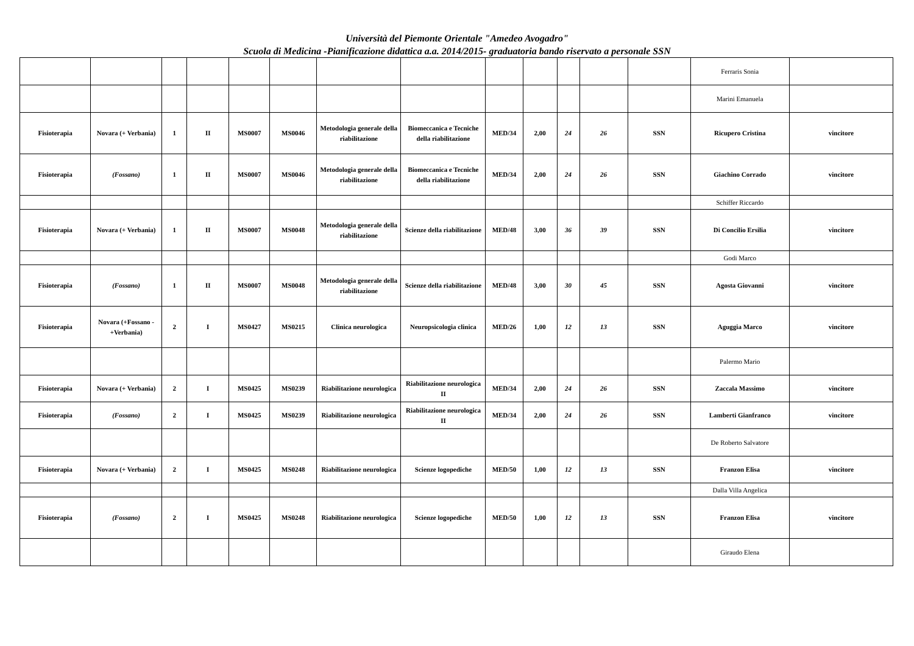Università del Piemonte Orientale "Amedeo Avogadro"
Scuola di Medicina -Pianificazione didattica a.a. 2014/2015- graduatoria bando riservato a personale SSN
| | | | | | | | | | | | | | Ferraris Sonia | |
| | | | | | | | | | | | | | Marini Emanuela | |
| Fisioterapia | Novara (+ Verbania) | 1 | II | MS0007 | MS0046 | Metodologia generale della riabilitazione | Biomeccanica e Tecniche della riabilitazione | MED/34 | 2,00 | 24 | 26 | SSN | Ricupero Cristina | vincitore |
| Fisioterapia | (Fossano) | 1 | II | MS0007 | MS0046 | Metodologia generale della riabilitazione | Biomeccanica e Tecniche della riabilitazione | MED/34 | 2,00 | 24 | 26 | SSN | Giachino Corrado | vincitore |
| | | | | | | | | | | | | | Schiffer Riccardo | |
| Fisioterapia | Novara (+ Verbania) | 1 | II | MS0007 | MS0048 | Metodologia generale della riabilitazione | Scienze della riabilitazione | MED/48 | 3,00 | 36 | 39 | SSN | Di Concilio Ersilia | vincitore |
| | | | | | | | | | | | | | Godi Marco | |
| Fisioterapia | (Fossano) | 1 | II | MS0007 | MS0048 | Metodologia generale della riabilitazione | Scienze della riabilitazione | MED/48 | 3,00 | 30 | 45 | SSN | Agosta Giovanni | vincitore |
| Fisioterapia | Novara (+Fossano - +Verbania) | 2 | I | MS0427 | MS0215 | Clinica neurologica | Neuropsicologia clinica | MED/26 | 1,00 | 12 | 13 | SSN | Aguggia Marco | vincitore |
| | | | | | | | | | | | | | Palermo Mario | |
| Fisioterapia | Novara (+ Verbania) | 2 | I | MS0425 | MS0239 | Riabilitazione neurologica | Riabilitazione neurologica II | MED/34 | 2,00 | 24 | 26 | SSN | Zaccala Massimo | vincitore |
| Fisioterapia | (Fossano) | 2 | I | MS0425 | MS0239 | Riabilitazione neurologica | Riabilitazione neurologica II | MED/34 | 2,00 | 24 | 26 | SSN | Lamberti Gianfranco | vincitore |
| | | | | | | | | | | | | | De Roberto Salvatore | |
| Fisioterapia | Novara (+ Verbania) | 2 | I | MS0425 | MS0248 | Riabilitazione neurologica | Scienze logopediche | MED/50 | 1,00 | 12 | 13 | SSN | Franzon Elisa | vincitore |
| | | | | | | | | | | | | | Dalla Villa Angelica | |
| Fisioterapia | (Fossano) | 2 | I | MS0425 | MS0248 | Riabilitazione neurologica | Scienze logopediche | MED/50 | 1,00 | 12 | 13 | SSN | Franzon Elisa | vincitore |
| | | | | | | | | | | | | | Giraudo Elena | |